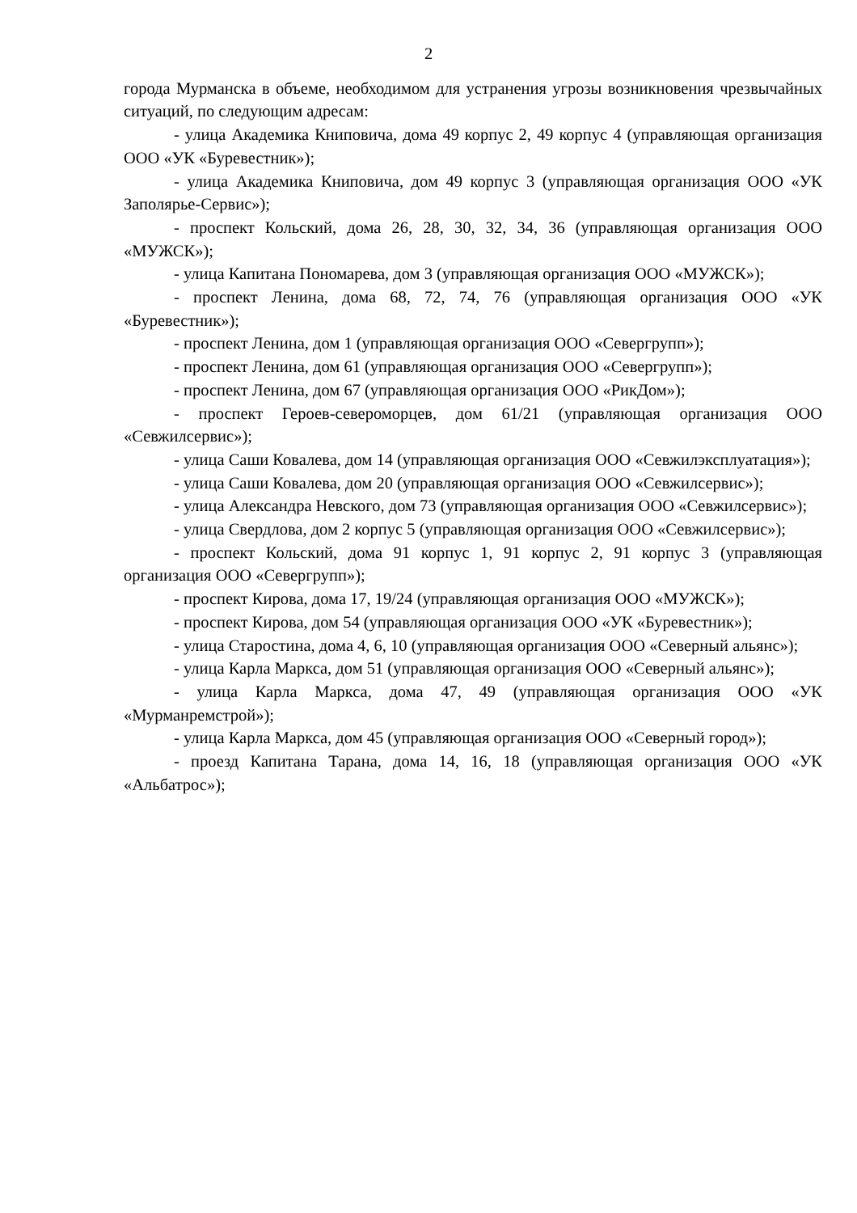2
города Мурманска в объеме, необходимом для устранения угрозы возникновения чрезвычайных ситуаций, по следующим адресам:
- улица Академика Книповича, дома 49 корпус 2, 49 корпус 4 (управляющая организация ООО «УК «Буревестник»);
- улица Академика Книповича, дом 49 корпус 3 (управляющая организация ООО «УК Заполярье-Сервис»);
- проспект Кольский, дома 26, 28, 30, 32, 34, 36 (управляющая организация ООО «МУЖСК»);
- улица Капитана Пономарева, дом 3 (управляющая организация ООО «МУЖСК»);
- проспект Ленина, дома 68, 72, 74, 76 (управляющая организация ООО «УК «Буревестник»);
- проспект Ленина, дом 1 (управляющая организация ООО «Севергрупп»);
- проспект Ленина, дом 61 (управляющая организация ООО «Севергрупп»);
- проспект Ленина, дом 67 (управляющая организация ООО «РикДом»);
- проспект Героев-североморцев, дом 61/21 (управляющая организация ООО «Севжилсервис»);
- улица Саши Ковалева, дом 14 (управляющая организация ООО «Севжилэксплуатация»);
- улица Саши Ковалева, дом 20 (управляющая организация ООО «Севжилсервис»);
- улица Александра Невского, дом 73 (управляющая организация ООО «Севжилсервис»);
- улица Свердлова, дом 2 корпус 5 (управляющая организация ООО «Севжилсервис»);
- проспект Кольский, дома 91 корпус 1, 91 корпус 2, 91 корпус 3 (управляющая организация ООО «Севергрупп»);
- проспект Кирова, дома 17, 19/24 (управляющая организация ООО «МУЖСК»);
- проспект Кирова, дом 54 (управляющая организация ООО «УК «Буревестник»);
- улица Старостина, дома 4, 6, 10 (управляющая организация ООО «Северный альянс»);
- улица Карла Маркса, дом 51 (управляющая организация ООО «Северный альянс»);
- улица Карла Маркса, дома 47, 49 (управляющая организация ООО «УК «Мурманремстрой»);
- улица Карла Маркса, дом 45 (управляющая организация ООО «Северный город»);
- проезд Капитана Тарана, дома 14, 16, 18 (управляющая организация ООО «УК «Альбатрос»);